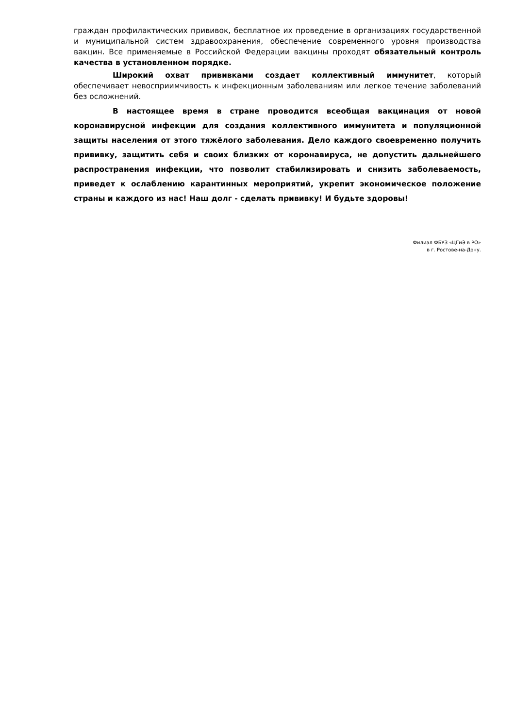граждан профилактических прививок, бесплатное их проведение в организациях государственной и муниципальной систем здравоохранения, обеспечение современного уровня производства вакцин. Все применяемые в Российской Федерации вакцины проходят обязательный контроль качества в установленном порядке.
Широкий охват прививками создает коллективный иммунитет, который обеспечивает невосприимчивость к инфекционным заболеваниям или легкое течение заболеваний без осложнений.
В настоящее время в стране проводится всеобщая вакцинация от новой коронавирусной инфекции для создания коллективного иммунитета и популяционной защиты населения от этого тяжёлого заболевания. Дело каждого своевременно получить прививку, защитить себя и своих близких от коронавируса, не допустить дальнейшего распространения инфекции, что позволит стабилизировать и снизить заболеваемость, приведет к ослаблению карантинных мероприятий, укрепит экономическое положение страны и каждого из нас! Наш долг - сделать прививку! И будьте здоровы!
Филиал ФБУЗ «ЦГиЭ в РО»
в г. Ростове-на-Дону.